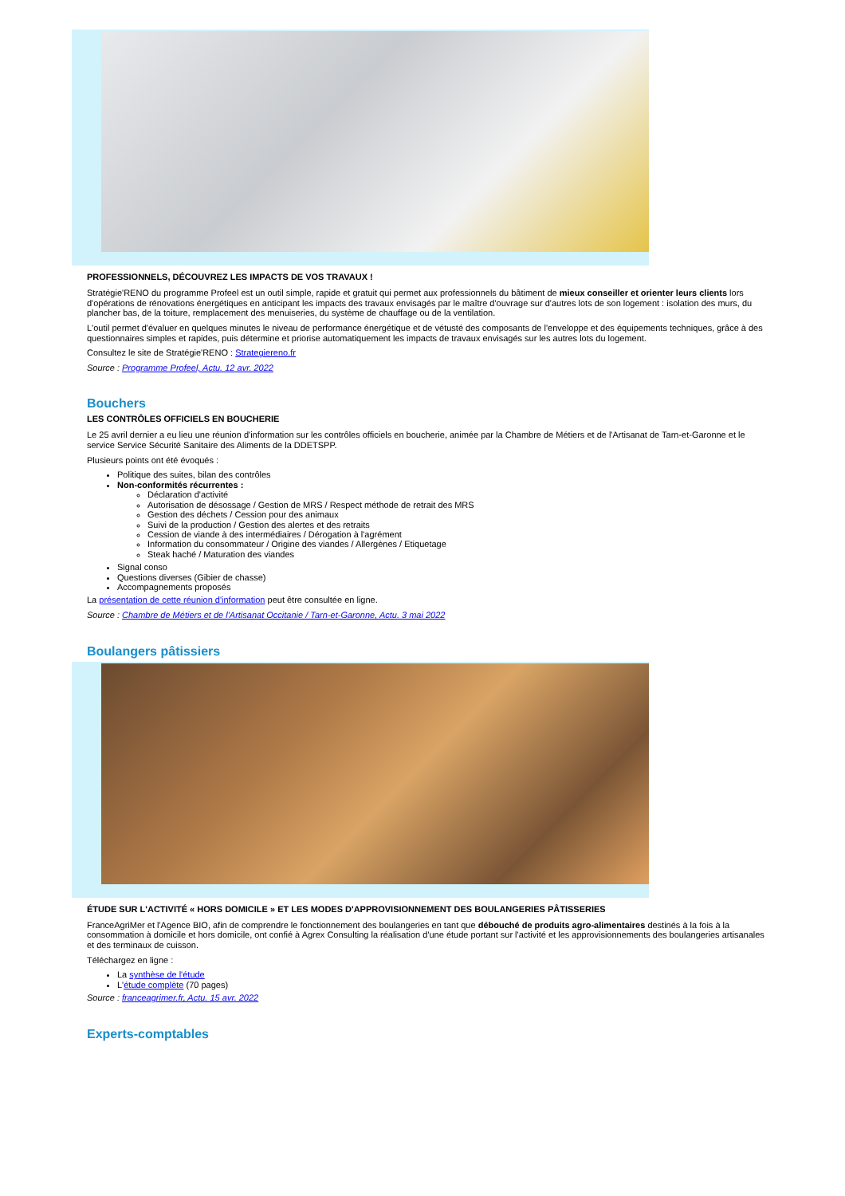PROFESSIONNELS, DÉCOUVREZ LES IMPACTS DE VOS TRAVAUX !
Stratégie'RENO du programme Profeel est un outil simple, rapide et gratuit qui permet aux professionnels du bâtiment de mieux conseiller et orienter leurs clients lors d'opérations de rénovations énergétiques en anticipant les impacts des travaux envisagés par le maître d'ouvrage sur d'autres lots de son logement : isolation des murs, du plancher bas, de la toiture, remplacement des menuiseries, du système de chauffage ou de la ventilation.
L'outil permet d'évaluer en quelques minutes le niveau de performance énergétique et de vétusté des composants de l'enveloppe et des équipements techniques, grâce à des questionnaires simples et rapides, puis détermine et priorise automatiquement les impacts de travaux envisagés sur les autres lots du logement.
Consultez le site de Stratégie'RENO : Strategiereno.fr
Source : Programme Profeel, Actu. 12 avr. 2022
Bouchers
LES CONTRÔLES OFFICIELS EN BOUCHERIE
Le 25 avril dernier a eu lieu une réunion d'information sur les contrôles officiels en boucherie, animée par la Chambre de Métiers et de l'Artisanat de Tarn-et-Garonne et le service Service Sécurité Sanitaire des Aliments de la DDETSPP.
Plusieurs points ont été évoqués :
Politique des suites, bilan des contrôles
Non-conformités récurrentes :
Déclaration d'activité
Autorisation de désossage / Gestion de MRS / Respect méthode de retrait des MRS
Gestion des déchets / Cession pour des animaux
Suivi de la production / Gestion des alertes et des retraits
Cession de viande à des intermédiaires / Dérogation à l'agrément
Information du consommateur / Origine des viandes / Allergènes / Etiquetage
Steak haché / Maturation des viandes
Signal conso
Questions diverses (Gibier de chasse)
Accompagnements proposés
La présentation de cette réunion d'information peut être consultée en ligne.
Source : Chambre de Métiers et de l'Artisanat Occitanie / Tarn-et-Garonne, Actu. 3 mai 2022
Boulangers pâtissiers
ÉTUDE SUR L'ACTIVITÉ « HORS DOMICILE » ET LES MODES D'APPROVISIONNEMENT DES BOULANGERIES PÂTISSERIES
FranceAgriMer et l'Agence BIO, afin de comprendre le fonctionnement des boulangeries en tant que débouché de produits agro-alimentaires destinés à la fois à la consommation à domicile et hors domicile, ont confié à Agrex Consulting la réalisation d'une étude portant sur l'activité et les approvisionnements des boulangeries artisanales et des terminaux de cuisson.
Téléchargez en ligne :
La synthèse de l'étude
L'étude complète (70 pages)
Source : franceagrimer.fr, Actu. 15 avr. 2022
Experts-comptables